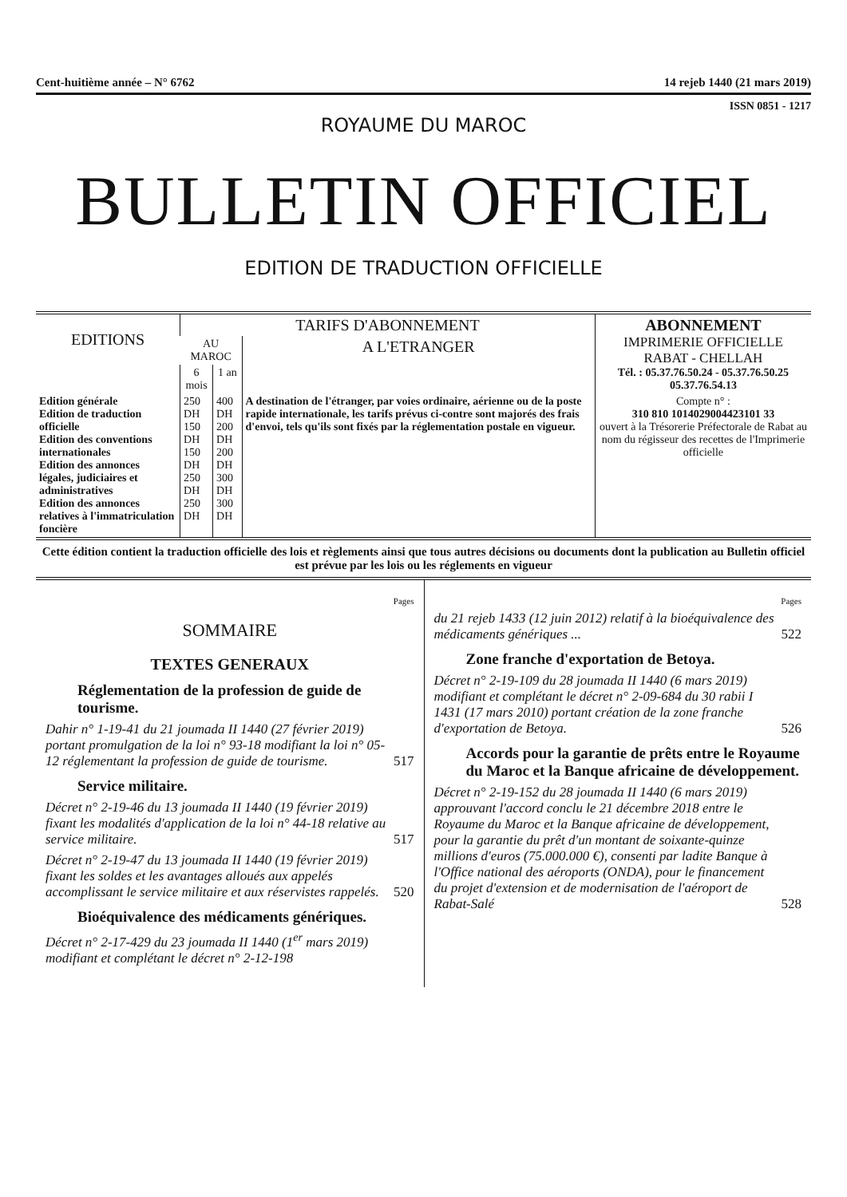Cent-huitième année – N° 6762 14 rejeb 1440 (21 mars 2019)
ISSN 0851 - 1217
ROYAUME DU MAROC
BULLETIN OFFICIEL
EDITION DE TRADUCTION OFFICIELLE
| EDITIONS | TARIFS D'ABONNEMENT | | | ABONNEMENT IMPRIMERIE OFFICIELLE RABAT - CHELLAH Tél. : 05.37.76.50.24 - 05.37.76.50.25 05.37.76.54.13 |
| --- | --- | --- | --- | --- |
| | AU MAROC | | A L'ETRANGER | |
| | 6 mois | 1 an | | |
| Edition générale Edition de traduction officielle Edition des conventions internationales Edition des annonces légales, judiciaires et administratives Edition des annonces relatives à l'immatriculation foncière | 250 DH 150 DH 150 DH 250 DH 250 DH | 400 DH 200 DH 200 DH 300 DH 300 DH | A destination de l'étranger, par voies ordinaire, aérienne ou de la poste rapide internationale, les tarifs prévus ci-contre sont majorés des frais d'envoi, tels qu'ils sont fixés par la réglementation postale en vigueur. | Compte n° : 310 810 1014029004423101 33 ouvert à la Trésorerie Préfectorale de Rabat au nom du régisseur des recettes de l'Imprimerie officielle |
Cette édition contient la traduction officielle des lois et règlements ainsi que tous autres décisions ou documents dont la publication au Bulletin officiel est prévue par les lois ou les réglements en vigueur
Pages
SOMMAIRE
TEXTES GENERAUX
Réglementation de la profession de guide de tourisme.
Dahir n° 1-19-41 du 21 joumada II 1440 (27 février 2019) portant promulgation de la loi n° 93-18 modifiant la loi n° 05-12 réglementant la profession de guide de tourisme. 517
Service militaire.
Décret n° 2-19-46 du 13 joumada II 1440 (19 février 2019) fixant les modalités d'application de la loi n° 44-18 relative au service militaire. 517
Décret n° 2-19-47 du 13 joumada II 1440 (19 février 2019) fixant les soldes et les avantages alloués aux appelés accomplissant le service militaire et aux réservistes rappelés. 520
Bioéquivalence des médicaments génériques.
Décret n° 2-17-429 du 23 joumada II 1440 (1<sup>er</sup> mars 2019) modifiant et complétant le décret n° 2-12-198
Pages
du 21 rejeb 1433 (12 juin 2012) relatif à la bioéquivalence des médicaments génériques ... 522
Zone franche d'exportation de Betoya.
Décret n° 2-19-109 du 28 joumada II 1440 (6 mars 2019) modifiant et complétant le décret n° 2-09-684 du 30 rabii I 1431 (17 mars 2010) portant création de la zone franche d'exportation de Betoya. 526
Accords pour la garantie de prêts entre le Royaume du Maroc et la Banque africaine de développement.
Décret n° 2-19-152 du 28 joumada II 1440 (6 mars 2019) approuvant l'accord conclu le 21 décembre 2018 entre le Royaume du Maroc et la Banque africaine de développement, pour la garantie du prêt d'un montant de soixante-quinze millions d'euros (75.000.000 €), consenti par ladite Banque à l'Office national des aéroports (ONDA), pour le financement du projet d'extension et de modernisation de l'aéroport de Rabat-Salé 528